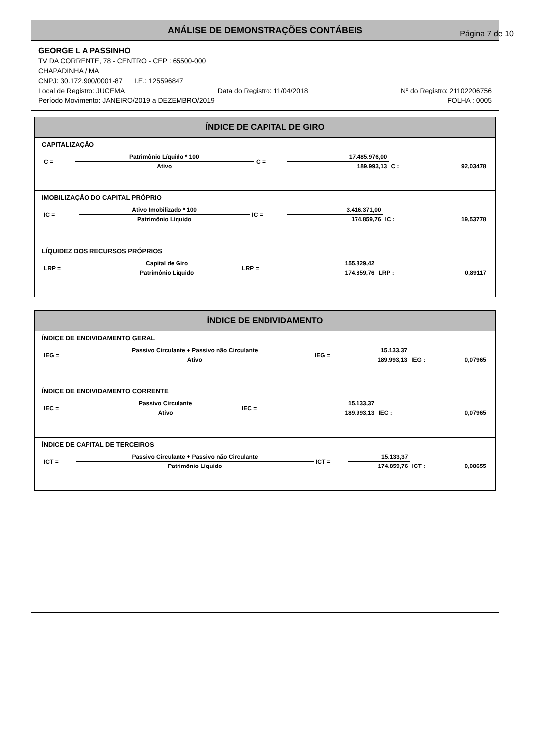ANÁLISE DE DEMONSTRAÇÕES CONTÁBEIS
Página 7 de 10
GEORGE L A PASSINHO
TV DA CORRENTE, 78 - CENTRO - CEP : 65500-000
CHAPADINHA / MA
CNPJ: 30.172.900/0001-87 I.E.: 125596847
Local de Registro: JUCEMA Data do Registro: 11/04/2018 Nº do Registro: 21102206756
Período Movimento: JANEIRO/2019 a DEZEMBRO/2019 FOLHA : 0005
ÍNDICE DE CAPITAL DE GIRO
CAPITALIZAÇÃO
| C = | Patrimônio Líquido * 100 | C = | 17.485.976,00 | | |
| | Ativo | | 189.993,13 | C : | 92,03478 |
IMOBILIZAÇÃO DO CAPITAL PRÓPRIO
| IC = | Ativo Imobilizado * 100 | IC = | 3.416.371,00 | | |
| | Patrimônio Líquido | | 174.859,76 | IC : | 19,53778 |
LÍQUIDEZ DOS RECURSOS PRÓPRIOS
| LRP = | Capital de Giro | LRP = | 155.829,42 | | |
| | Patrimônio Líquido | | 174.859,76 | LRP : | 0,89117 |
ÍNDICE DE ENDIVIDAMENTO
ÍNDICE DE ENDIVIDAMENTO GERAL
| IEG = | Passivo Circulante + Passivo não Circulante | IEG = | 15.133,37 | | |
| | Ativo | | 189.993,13 | IEG : | 0,07965 |
ÍNDICE DE ENDIVIDAMENTO CORRENTE
| IEC = | Passivo Circulante | IEC = | 15.133,37 | | |
| | Ativo | | 189.993,13 | IEC : | 0,07965 |
ÍNDICE DE CAPITAL DE TERCEIROS
| ICT = | Passivo Circulante + Passivo não Circulante | ICT = | 15.133,37 | | |
| | Patrimônio Líquido | | 174.859,76 | ICT : | 0,08655 |